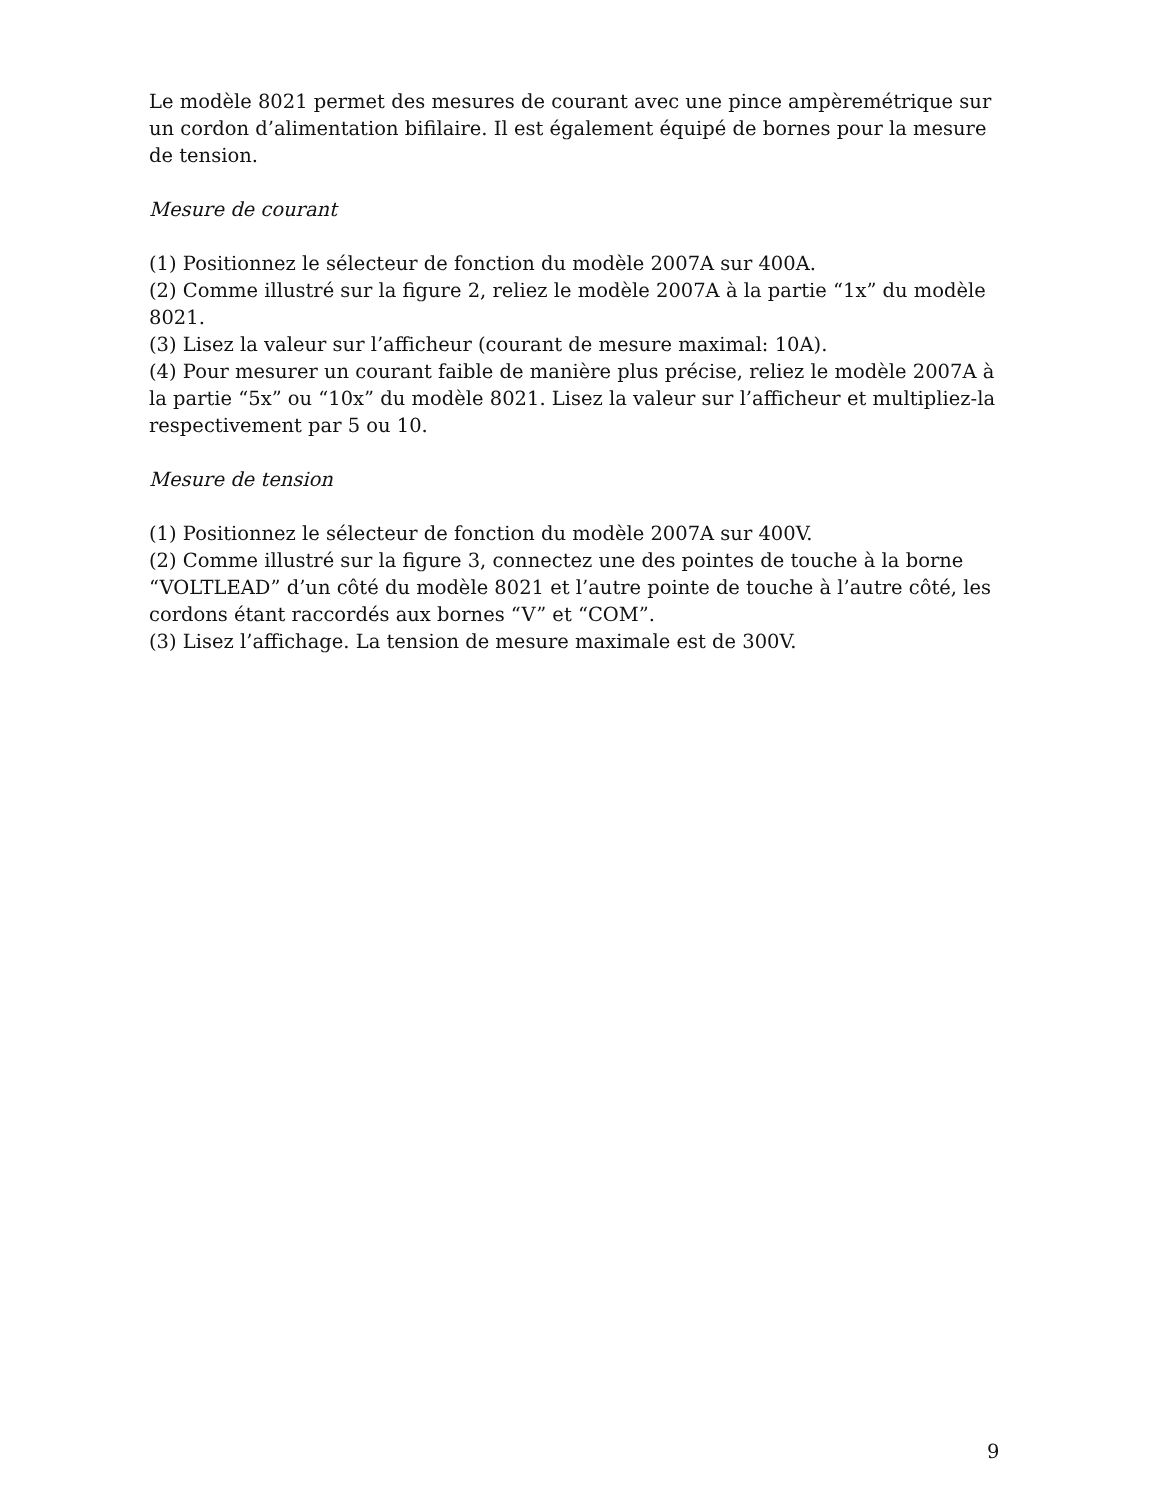Le modèle 8021 permet des mesures de courant avec une pince ampèremétrique sur un cordon d’alimentation bifilaire. Il est également équipé de bornes pour la mesure de tension.
Mesure de courant
(1) Positionnez le sélecteur de fonction du modèle 2007A sur 400A.
(2) Comme illustré sur la figure 2, reliez le modèle 2007A à la partie “1x” du modèle 8021.
(3) Lisez la valeur sur l’afficheur (courant de mesure maximal: 10A).
(4) Pour mesurer un courant faible de manière plus précise, reliez le modèle 2007A à la partie “5x” ou “10x” du modèle 8021. Lisez la valeur sur l’afficheur et multipliez-la respectivement par 5 ou 10.
Mesure de tension
(1) Positionnez le sélecteur de fonction du modèle 2007A sur 400V.
(2) Comme illustré sur la figure 3, connectez une des pointes de touche à la borne “VOLTLEAD” d’un côté du modèle 8021 et l’autre pointe de touche à l’autre côté, les cordons étant raccordés aux bornes “V” et “COM”.
(3) Lisez l’affichage. La tension de mesure maximale est de 300V.
9